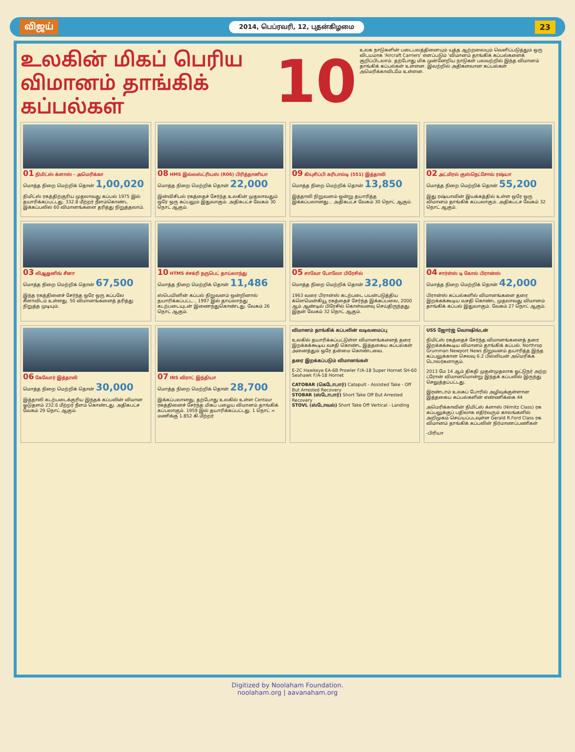விஜய் 2014, பெப்ரவரி, 12, புதன்கிழமை 23
உலகின் மிகப் பெரிய விமானம் தாங்கிக் கப்பல்கள்
10
உலக நாடுகளின் படைபலத்தினையும் யுத்த ஆற்றலையும் வெளிப்படுத்தும் ஒரு விடயமாக 'Aircraft Carriers' எனப்படும் 'விமானம் தாங்கிக் கப்பல்களைக் குறிப்பிடலாம். தற்போது மிக முன்னேறிய நாடுகள் பலவற்றில் இந்த விமானம் தாங்கிக் கப்பல்கள் உள்ளன. இவற்றில் அதிகளவான கப்பல்கள் அமெரிக்காவிடமே உள்ளன.
01 நிமிட்ஸ் க்ளாஸ் - அமெரிக்கா
மொத்த நிறை மெற்றிக் தொன் 1,00,020
நிமிட்ஸ் ரகத்திற்குரிய முதலாவது கப்பல் 1975 இல் தயாரிக்கப்பட்டது. 332.8 மீற்றர் நீளம்கொண்ட இக்கப்பலில் 60 விமானங்களை தரித்து நிறுத்தலாம்.
08 HMS இல்லஸ்ட்ரியஸ் (R06) பிரித்தானியா
மொத்த நிறை மெற்றிக் தொன் 22,000
இன்விசிபல் ரகத்தைச் சேர்ந்த உலகின் முதலாவதும் ஒரே ஒரு கப்பலும் இதுவாகும். அதிகபட்ச வேகம் 30 நொட் ஆகும்.
09 கியுசிப்பி கரிபால்டி (551) இத்தாலி
மொத்த நிறை மெற்றிக் தொன் 13,850
இத்தாலி நிறுவனம் ஒன்று தயாரித்த இக்கப்பலானது... அதிகபட்ச வேகம் 30 நொட் ஆகும்.
02 அட்மிரல் குஸ்நெட்சோவ் ரஷ்யா
மொத்த நிறை மெற்றிக் தொன் 55,200
இது ரஷ்யாவின் இயக்கத்தில் உள்ள ஒரே ஒரு விமானம் தாங்கிக் கப்பலாகும். அதிகபட்ச வேகம் 32 நொட் ஆகும்.
03 லிஆஓனிங் சீனா
மொத்த நிறை மெற்றிக் தொன் 67,500
இந்த ரகத்தினைச் சேர்ந்த ஒரே ஒரு கப்பலே சீனாவிடம் உள்ளது. 50 விமானங்களைத் தரித்து நிறுத்த முடியும்.
10 HTMS ச்சக்ரி நருபெட் தாய்லாந்து
மொத்த நிறை மெற்றிக் தொன் 11,486
ஸ்பெயினின் கப்பல் நிறுவனம் ஒன்றினால் தயாரிக்கப்பட்ட... 1997 இல் தாய்லாந்து கடற்படையுடன் இணைந்துகொண்டது. வேகம் 26 நொட் ஆகும்.
05 சாவோ போலோ பிரேசில்
மொத்த நிறை மெற்றிக் தொன் 32,800
1963 வரை பிரான்ஸ் கடற்படை பயன்படுத்திய க்ளெமென்கியூ ரகத்தைச் சேர்ந்த இக்கப்பலை, 2000 ஆம் ஆண்டில் பிரேசில் கொள்வனவு செய்திருந்தது. இதன் வேகம் 32 நொட் ஆகும்.
04 சார்ள்ஸ் டி கோல் பிரான்ஸ்
மொத்த நிறை மெற்றிக் தொன் 42,000
பிரான்ஸ் கப்பல்களில் விமானங்களை தரை இறக்கக்கூடிய வசதி கொண்ட முதலாவது விமானம் தாங்கிக் கப்பல் இதுவாகும். வேகம் 27 நொட் ஆகும்.
06 கேவோர் இத்தாலி
மொத்த நிறை மெற்றிக் தொன் 30,000
இத்தாலி கடற்படைக்குரிய இந்தக் கப்பலின் விமான ஓடுதளம் 232.6 மீற்றர் நீளம் கொண்டது. அதிகபட்ச வேகம் 29 நொட் ஆகும்.
07 INS விராட் இந்தியா
மொத்த நிறை மெற்றிக் தொன் 28,700
இக்கப்பலானது, தற்போது உலகில் உள்ள Centaur ரகத்தினைச் சேர்ந்த மிகப் பழைய விமானம் தாங்கிக் கப்பலாகும். 1959 இல் தயாரிக்கப்பட்டது. 1 நொட் = மணிக்கு 1.852 கி.மீற்றர்
விமானம் தாங்கிக் கப்பலின் வடிவமைப்பு
உலகில் தயாரிக்கப்பட்டுள்ள விமானங்களைத் தரை இறக்கக்கூடிய வசதி கொண்ட இத்தகைய கப்பல்கள் அனைத்தும் ஒரே தன்மை கொண்டவை.
தரை இறக்கப்படும் விமானங்கள்
E-2C Hawkeye EA-6B Prowler F/A-18 Super Hornet SH-60 Seahawk F/A-18 Hornet
CATOBAR (கெடோபார்) Catapult - Assisted Take - Off But Arrested Recovery
STOBAR (ஸ்டோபார்) Short Take Off But Arrested Recovery
STOVL (ஸ்டோவல்) Short Take Off Vertical - Landing
USS ஜோர்ஜ் வொஷிங்டன்
நிமிட்ஸ் ரகத்தைச் சேர்ந்த விமானங்களைத் தரை இறக்கக்கூடிய விமானம் தாங்கிக் கப்பல். Northrop Grumman Newport News நிறுவனம் தயாரித்த இந்த கப்பலுக்கான செலவு 6.2 பில்லியன் அமெரிக்க டொலர்களாகும்.
2013 மே 14 ஆம் திகதி முதன்முதலாக ஓட்டுநர் அற்ற ட்ரோன் விமானமொன்று இந்தக் கப்பலில் இருந்து செலுத்தப்பட்டது.
இரண்டாம் உலகப் போரில் அழிவுக்குள்ளான இத்தகைய கப்பல்களின் எண்ணிக்கை 44
அமெரிக்காவின் நிமிட்ஸ் க்ளாஸ் (Nimitz Class) ரக கப்பலுக்குப் பதிலாக எதிர்வரும் காலங்களில் அறிமுகம் செய்யப்படவுள்ள Gerald R.Ford Class ரக விமானம் தாங்கிக் கப்பலின் நிர்மாணப்பணிகள்
-பிரியா
Digitized by Noolaham Foundation.
noolaham.org | aavanaham.org